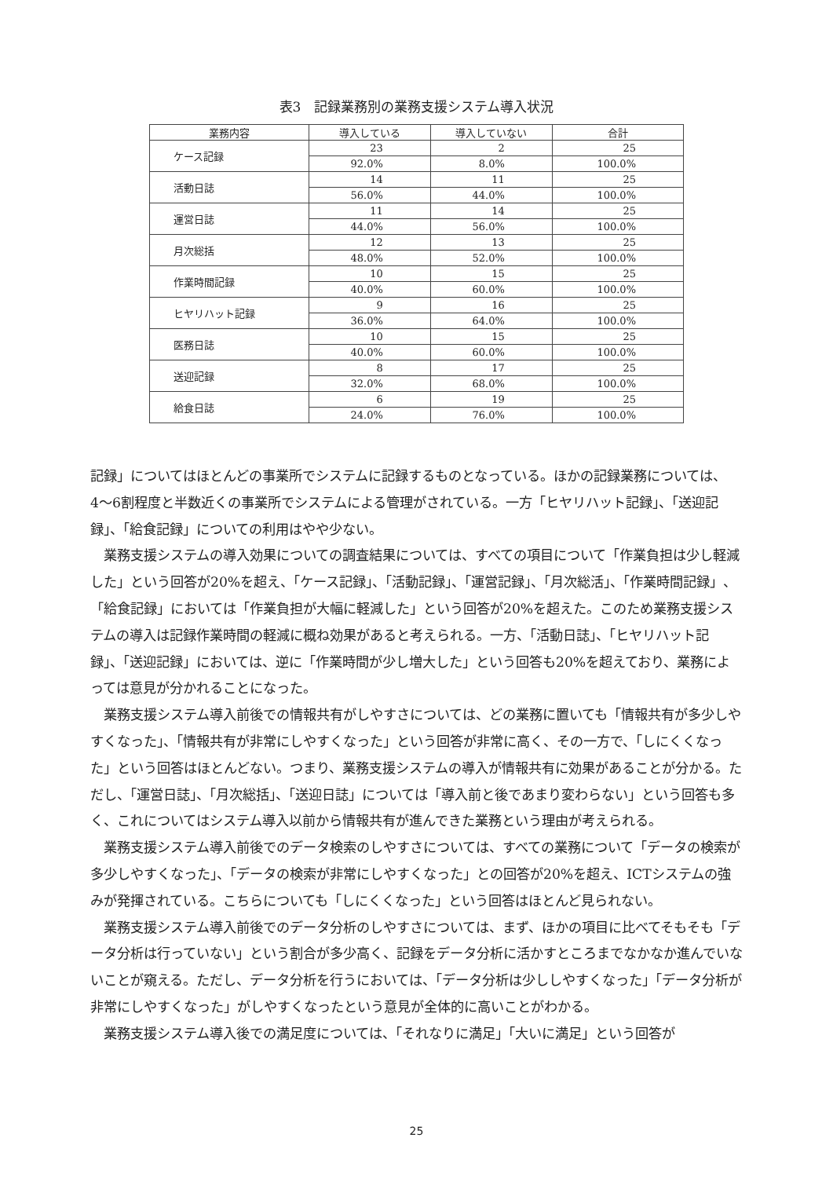表3　記録業務別の業務支援システム導入状況
| 業務内容 | 導入している | 導入していない | 合計 |
| --- | --- | --- | --- |
| ケース記録 | 23 | 2 | 25 |
| | 92.0% | 8.0% | 100.0% |
| 活動日誌 | 14 | 11 | 25 |
| | 56.0% | 44.0% | 100.0% |
| 運営日誌 | 11 | 14 | 25 |
| | 44.0% | 56.0% | 100.0% |
| 月次総括 | 12 | 13 | 25 |
| | 48.0% | 52.0% | 100.0% |
| 作業時間記録 | 10 | 15 | 25 |
| | 40.0% | 60.0% | 100.0% |
| ヒヤリハット記録 | 9 | 16 | 25 |
| | 36.0% | 64.0% | 100.0% |
| 医務日誌 | 10 | 15 | 25 |
| | 40.0% | 60.0% | 100.0% |
| 送迎記録 | 8 | 17 | 25 |
| | 32.0% | 68.0% | 100.0% |
| 給食日誌 | 6 | 19 | 25 |
| | 24.0% | 76.0% | 100.0% |
記録」についてはほとんどの事業所でシステムに記録するものとなっている。ほかの記録業務については、4〜6割程度と半数近くの事業所でシステムによる管理がされている。一方「ヒヤリハット記録」、「送迎記録」、「給食記録」についての利用はやや少ない。
業務支援システムの導入効果についての調査結果については、すべての項目について「作業負担は少し軽減した」という回答が20%を超え、「ケース記録」、「活動記録」、「運営記録」、「月次総活」、「作業時間記録」、「給食記録」においては「作業負担が大幅に軽減した」という回答が20%を超えた。このため業務支援システムの導入は記録作業時間の軽減に概ね効果があると考えられる。一方、「活動日誌」、「ヒヤリハット記録」、「送迎記録」においては、逆に「作業時間が少し増大した」という回答も20%を超えており、業務によっては意見が分かれることになった。
業務支援システム導入前後での情報共有がしやすさについては、どの業務に置いても「情報共有が多少しやすくなった」、「情報共有が非常にしやすくなった」という回答が非常に高く、その一方で、「しにくくなった」という回答はほとんどない。つまり、業務支援システムの導入が情報共有に効果があることが分かる。ただし、「運営日誌」、「月次総括」、「送迎日誌」については「導入前と後であまり変わらない」という回答も多く、これについてはシステム導入以前から情報共有が進んできた業務という理由が考えられる。
業務支援システム導入前後でのデータ検索のしやすさについては、すべての業務について「データの検索が多少しやすくなった」、「データの検索が非常にしやすくなった」との回答が20%を超え、ICTシステムの強みが発揮されている。こちらについても「しにくくなった」という回答はほとんど見られない。
業務支援システム導入前後でのデータ分析のしやすさについては、まず、ほかの項目に比べてそもそも「データ分析は行っていない」という割合が多少高く、記録をデータ分析に活かすところまでなかなか進んでいないことが窺える。ただし、データ分析を行うにおいては、「データ分析は少ししやすくなった」「データ分析が非常にしやすくなった」がしやすくなったという意見が全体的に高いことがわかる。
業務支援システム導入後での満足度については、「それなりに満足」「大いに満足」という回答が
25